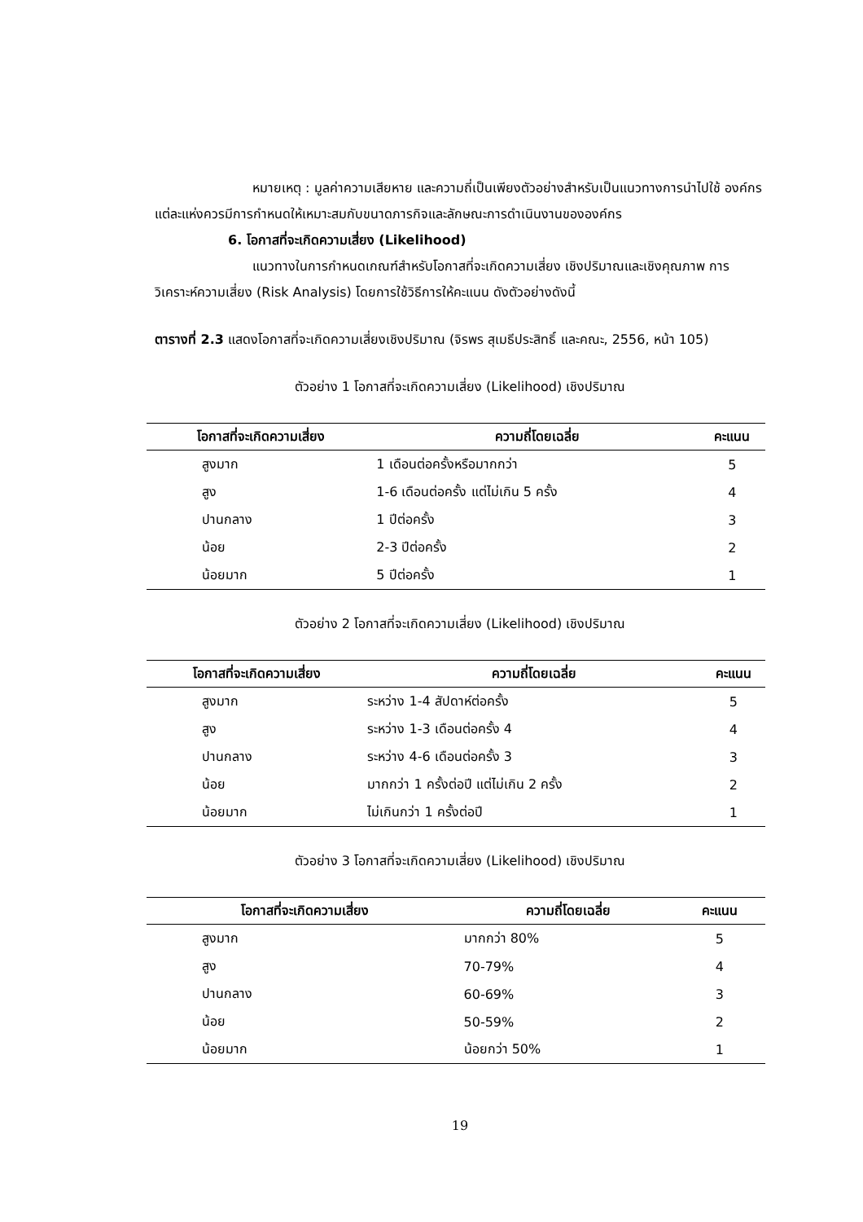หมายเหตุ : มูลค่าความเสียหาย และความถี่เป็นเพียงตัวอย่างสำหรับเป็นแนวทางการนำไปใช้ องค์กรแต่ละแห่งควรมีการกำหนดให้เหมาะสมกับขนาดภารกิจและลักษณะการดำเนินงานขององค์กร
6. โอกาสที่จะเกิดความเสี่ยง (Likelihood)
แนวทางในการกำหนดเกณฑ์สำหรับโอกาสที่จะเกิดความเสี่ยง เชิงปริมาณและเชิงคุณภาพ การวิเคราะห์ความเสี่ยง (Risk Analysis) โดยการใช้วิธีการให้คะแนน ดังตัวอย่างดังนี้
ตารางที่ 2.3 แสดงโอกาสที่จะเกิดความเสี่ยงเชิงปริมาณ (จิรพร สุเมธีประสิทธิ์ และคณะ, 2556, หน้า 105)
ตัวอย่าง 1 โอกาสที่จะเกิดความเสี่ยง (Likelihood) เชิงปริมาณ
| โอกาสที่จะเกิดความเสี่ยง | ความถี่โดยเฉลี่ย | คะแนน |
| --- | --- | --- |
| สูงมาก | 1 เดือนต่อครั้งหรือมากกว่า | 5 |
| สูง | 1-6 เดือนต่อครั้ง แต่ไม่เกิน 5 ครั้ง | 4 |
| ปานกลาง | 1 ปีต่อครั้ง | 3 |
| น้อย | 2-3 ปีต่อครั้ง | 2 |
| น้อยมาก | 5 ปีต่อครั้ง | 1 |
ตัวอย่าง 2 โอกาสที่จะเกิดความเสี่ยง (Likelihood) เชิงปริมาณ
| โอกาสที่จะเกิดความเสี่ยง | ความถี่โดยเฉลี่ย | คะแนน |
| --- | --- | --- |
| สูงมาก | ระหว่าง 1-4 สัปดาห์ต่อครั้ง | 5 |
| สูง | ระหว่าง 1-3 เดือนต่อครั้ง 4 | 4 |
| ปานกลาง | ระหว่าง 4-6 เดือนต่อครั้ง 3 | 3 |
| น้อย | มากกว่า 1 ครั้งต่อปี แต่ไม่เกิน 2 ครั้ง | 2 |
| น้อยมาก | ไม่เกินกว่า 1 ครั้งต่อปี | 1 |
ตัวอย่าง 3 โอกาสที่จะเกิดความเสี่ยง (Likelihood) เชิงปริมาณ
| โอกาสที่จะเกิดความเสี่ยง | ความถี่โดยเฉลี่ย | คะแนน |
| --- | --- | --- |
| สูงมาก | มากกว่า 80% | 5 |
| สูง | 70-79% | 4 |
| ปานกลาง | 60-69% | 3 |
| น้อย | 50-59% | 2 |
| น้อยมาก | น้อยกว่า 50% | 1 |
19